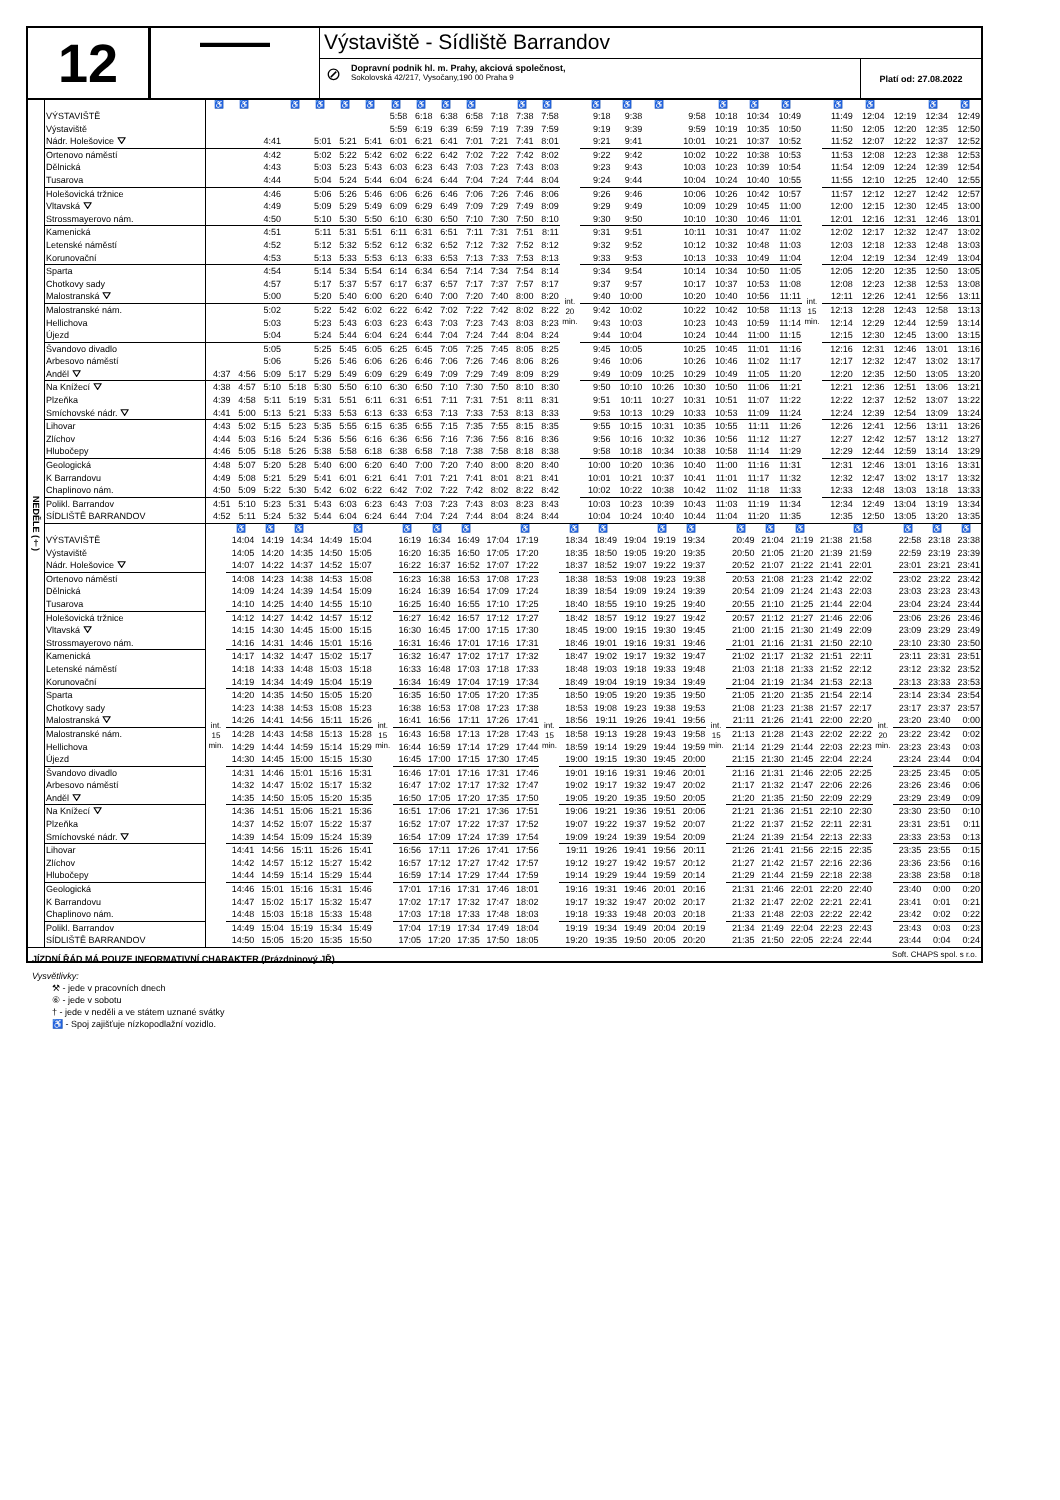12
▬▬▬▬▬
Výstaviště - Sídliště Barrandov
⊘
Dopravní podnik hl. m. Prahy, akciová společnost,
Sokolovská 42/217, Vysočany,190 00 Praha 9
Platí od: 27.08.2022
NEDĚLE (†)
| | ♿ | ♿ | | ♿ | ♿ | ♿ | ♿ | ♿ | ♿ | ♿ | ♿ | | ♿ | ♿ | int. 20 min. | ♿ | ♿ | ♿ | | ♿ | ♿ | ♿ | int. 15 min. | ♿ | ♿ | | ♿ | ♿ |
| VÝSTAVIŠTĚ | | | | | | | | 5:58 | 6:18 | 6:38 | 6:58 | 7:18 | 7:38 | 7:58 | | 9:18 | 9:38 | | 9:58 | 10:18 | 10:34 | 10:49 | | 11:49 | 12:04 | 12:19 | 12:34 | 12:49 |
| Výstaviště | | | | | | | | 5:59 | 6:19 | 6:39 | 6:59 | 7:19 | 7:39 | 7:59 | | 9:19 | 9:39 | | 9:59 | 10:19 | 10:35 | 10:50 | | 11:50 | 12:05 | 12:20 | 12:35 | 12:50 |
| Nádr. Holešovice ⛛ | | | 4:41 | | 5:01 | 5:21 | 5:41 | 6:01 | 6:21 | 6:41 | 7:01 | 7:21 | 7:41 | 8:01 | | 9:21 | 9:41 | | 10:01 | 10:21 | 10:37 | 10:52 | | 11:52 | 12:07 | 12:22 | 12:37 | 12:52 |
| Ortenovo náměstí | | | 4:42 | | 5:02 | 5:22 | 5:42 | 6:02 | 6:22 | 6:42 | 7:02 | 7:22 | 7:42 | 8:02 | | 9:22 | 9:42 | | 10:02 | 10:22 | 10:38 | 10:53 | | 11:53 | 12:08 | 12:23 | 12:38 | 12:53 |
| Dělnická | | | 4:43 | | 5:03 | 5:23 | 5:43 | 6:03 | 6:23 | 6:43 | 7:03 | 7:23 | 7:43 | 8:03 | | 9:23 | 9:43 | | 10:03 | 10:23 | 10:39 | 10:54 | | 11:54 | 12:09 | 12:24 | 12:39 | 12:54 |
| Tusarova | | | 4:44 | | 5:04 | 5:24 | 5:44 | 6:04 | 6:24 | 6:44 | 7:04 | 7:24 | 7:44 | 8:04 | | 9:24 | 9:44 | | 10:04 | 10:24 | 10:40 | 10:55 | | 11:55 | 12:10 | 12:25 | 12:40 | 12:55 |
| Holešovická tržnice | | | 4:46 | | 5:06 | 5:26 | 5:46 | 6:06 | 6:26 | 6:46 | 7:06 | 7:26 | 7:46 | 8:06 | | 9:26 | 9:46 | | 10:06 | 10:26 | 10:42 | 10:57 | | 11:57 | 12:12 | 12:27 | 12:42 | 12:57 |
| Vltavská ⛛ | | | 4:49 | | 5:09 | 5:29 | 5:49 | 6:09 | 6:29 | 6:49 | 7:09 | 7:29 | 7:49 | 8:09 | | 9:29 | 9:49 | | 10:09 | 10:29 | 10:45 | 11:00 | | 12:00 | 12:15 | 12:30 | 12:45 | 13:00 |
| Strossmayerovo nám. | | | 4:50 | | 5:10 | 5:30 | 5:50 | 6:10 | 6:30 | 6:50 | 7:10 | 7:30 | 7:50 | 8:10 | | 9:30 | 9:50 | | 10:10 | 10:30 | 10:46 | 11:01 | | 12:01 | 12:16 | 12:31 | 12:46 | 13:01 |
| Kamenická | | | 4:51 | | 5:11 | 5:31 | 5:51 | 6:11 | 6:31 | 6:51 | 7:11 | 7:31 | 7:51 | 8:11 | | 9:31 | 9:51 | | 10:11 | 10:31 | 10:47 | 11:02 | | 12:02 | 12:17 | 12:32 | 12:47 | 13:02 |
| Letenské náměstí | | | 4:52 | | 5:12 | 5:32 | 5:52 | 6:12 | 6:32 | 6:52 | 7:12 | 7:32 | 7:52 | 8:12 | | 9:32 | 9:52 | | 10:12 | 10:32 | 10:48 | 11:03 | | 12:03 | 12:18 | 12:33 | 12:48 | 13:03 |
| Korunovační | | | 4:53 | | 5:13 | 5:33 | 5:53 | 6:13 | 6:33 | 6:53 | 7:13 | 7:33 | 7:53 | 8:13 | | 9:33 | 9:53 | | 10:13 | 10:33 | 10:49 | 11:04 | | 12:04 | 12:19 | 12:34 | 12:49 | 13:04 |
| Sparta | | | 4:54 | | 5:14 | 5:34 | 5:54 | 6:14 | 6:34 | 6:54 | 7:14 | 7:34 | 7:54 | 8:14 | | 9:34 | 9:54 | | 10:14 | 10:34 | 10:50 | 11:05 | | 12:05 | 12:20 | 12:35 | 12:50 | 13:05 |
| Chotkovy sady | | | 4:57 | | 5:17 | 5:37 | 5:57 | 6:17 | 6:37 | 6:57 | 7:17 | 7:37 | 7:57 | 8:17 | | 9:37 | 9:57 | | 10:17 | 10:37 | 10:53 | 11:08 | | 12:08 | 12:23 | 12:38 | 12:53 | 13:08 |
| Malostranská ⛛ | | | 5:00 | | 5:20 | 5:40 | 6:00 | 6:20 | 6:40 | 7:00 | 7:20 | 7:40 | 8:00 | 8:20 | | 9:40 | 10:00 | | 10:20 | 10:40 | 10:56 | 11:11 | | 12:11 | 12:26 | 12:41 | 12:56 | 13:11 |
| Malostranské nám. | | | 5:02 | | 5:22 | 5:42 | 6:02 | 6:22 | 6:42 | 7:02 | 7:22 | 7:42 | 8:02 | 8:22 | | 9:42 | 10:02 | | 10:22 | 10:42 | 10:58 | 11:13 | | 12:13 | 12:28 | 12:43 | 12:58 | 13:13 |
| Hellichova | | | 5:03 | | 5:23 | 5:43 | 6:03 | 6:23 | 6:43 | 7:03 | 7:23 | 7:43 | 8:03 | 8:23 | | 9:43 | 10:03 | | 10:23 | 10:43 | 10:59 | 11:14 | | 12:14 | 12:29 | 12:44 | 12:59 | 13:14 |
| Újezd | | | 5:04 | | 5:24 | 5:44 | 6:04 | 6:24 | 6:44 | 7:04 | 7:24 | 7:44 | 8:04 | 8:24 | | 9:44 | 10:04 | | 10:24 | 10:44 | 11:00 | 11:15 | | 12:15 | 12:30 | 12:45 | 13:00 | 13:15 |
| Švandovo divadlo | | | 5:05 | | 5:25 | 5:45 | 6:05 | 6:25 | 6:45 | 7:05 | 7:25 | 7:45 | 8:05 | 8:25 | | 9:45 | 10:05 | | 10:25 | 10:45 | 11:01 | 11:16 | | 12:16 | 12:31 | 12:46 | 13:01 | 13:16 |
| Arbesovo náměstí | | | 5:06 | | 5:26 | 5:46 | 6:06 | 6:26 | 6:46 | 7:06 | 7:26 | 7:46 | 8:06 | 8:26 | | 9:46 | 10:06 | | 10:26 | 10:46 | 11:02 | 11:17 | | 12:17 | 12:32 | 12:47 | 13:02 | 13:17 |
| Anděl ⛛ | 4:37 | 4:56 | 5:09 | 5:17 | 5:29 | 5:49 | 6:09 | 6:29 | 6:49 | 7:09 | 7:29 | 7:49 | 8:09 | 8:29 | | 9:49 | 10:09 | 10:25 | 10:29 | 10:49 | 11:05 | 11:20 | | 12:20 | 12:35 | 12:50 | 13:05 | 13:20 |
| Na Knížecí ⛛ | 4:38 | 4:57 | 5:10 | 5:18 | 5:30 | 5:50 | 6:10 | 6:30 | 6:50 | 7:10 | 7:30 | 7:50 | 8:10 | 8:30 | | 9:50 | 10:10 | 10:26 | 10:30 | 10:50 | 11:06 | 11:21 | | 12:21 | 12:36 | 12:51 | 13:06 | 13:21 |
| Plzeňka | 4:39 | 4:58 | 5:11 | 5:19 | 5:31 | 5:51 | 6:11 | 6:31 | 6:51 | 7:11 | 7:31 | 7:51 | 8:11 | 8:31 | | 9:51 | 10:11 | 10:27 | 10:31 | 10:51 | 11:07 | 11:22 | | 12:22 | 12:37 | 12:52 | 13:07 | 13:22 |
| Smíchovské nádr. ⛛ | 4:41 | 5:00 | 5:13 | 5:21 | 5:33 | 5:53 | 6:13 | 6:33 | 6:53 | 7:13 | 7:33 | 7:53 | 8:13 | 8:33 | | 9:53 | 10:13 | 10:29 | 10:33 | 10:53 | 11:09 | 11:24 | | 12:24 | 12:39 | 12:54 | 13:09 | 13:24 |
| Lihovar | 4:43 | 5:02 | 5:15 | 5:23 | 5:35 | 5:55 | 6:15 | 6:35 | 6:55 | 7:15 | 7:35 | 7:55 | 8:15 | 8:35 | | 9:55 | 10:15 | 10:31 | 10:35 | 10:55 | 11:11 | 11:26 | | 12:26 | 12:41 | 12:56 | 13:11 | 13:26 |
| Zlíchov | 4:44 | 5:03 | 5:16 | 5:24 | 5:36 | 5:56 | 6:16 | 6:36 | 6:56 | 7:16 | 7:36 | 7:56 | 8:16 | 8:36 | | 9:56 | 10:16 | 10:32 | 10:36 | 10:56 | 11:12 | 11:27 | | 12:27 | 12:42 | 12:57 | 13:12 | 13:27 |
| Hlubočepy | 4:46 | 5:05 | 5:18 | 5:26 | 5:38 | 5:58 | 6:18 | 6:38 | 6:58 | 7:18 | 7:38 | 7:58 | 8:18 | 8:38 | | 9:58 | 10:18 | 10:34 | 10:38 | 10:58 | 11:14 | 11:29 | | 12:29 | 12:44 | 12:59 | 13:14 | 13:29 |
| Geologická | 4:48 | 5:07 | 5:20 | 5:28 | 5:40 | 6:00 | 6:20 | 6:40 | 7:00 | 7:20 | 7:40 | 8:00 | 8:20 | 8:40 | | 10:00 | 10:20 | 10:36 | 10:40 | 11:00 | 11:16 | 11:31 | | 12:31 | 12:46 | 13:01 | 13:16 | 13:31 |
| K Barrandovu | 4:49 | 5:08 | 5:21 | 5:29 | 5:41 | 6:01 | 6:21 | 6:41 | 7:01 | 7:21 | 7:41 | 8:01 | 8:21 | 8:41 | | 10:01 | 10:21 | 10:37 | 10:41 | 11:01 | 11:17 | 11:32 | | 12:32 | 12:47 | 13:02 | 13:17 | 13:32 |
| Chaplinovo nám. | 4:50 | 5:09 | 5:22 | 5:30 | 5:42 | 6:02 | 6:22 | 6:42 | 7:02 | 7:22 | 7:42 | 8:02 | 8:22 | 8:42 | | 10:02 | 10:22 | 10:38 | 10:42 | 11:02 | 11:18 | 11:33 | | 12:33 | 12:48 | 13:03 | 13:18 | 13:33 |
| Polikl. Barrandov | 4:51 | 5:10 | 5:23 | 5:31 | 5:43 | 6:03 | 6:23 | 6:43 | 7:03 | 7:23 | 7:43 | 8:03 | 8:23 | 8:43 | | 10:03 | 10:23 | 10:39 | 10:43 | 11:03 | 11:19 | 11:34 | | 12:34 | 12:49 | 13:04 | 13:19 | 13:34 |
| SÍDLIŠTĚ BARRANDOV | 4:52 | 5:11 | 5:24 | 5:32 | 5:44 | 6:04 | 6:24 | 6:44 | 7:04 | 7:24 | 7:44 | 8:04 | 8:24 | 8:44 | | 10:04 | 10:24 | 10:40 | 10:44 | 11:04 | 11:20 | 11:35 | | 12:35 | 12:50 | 13:05 | 13:20 | 13:35 |
| | int. 15 min. | ♿ | ♿ | ♿ | | ♿ | int. 15 min. | ♿ | ♿ | ♿ | | ♿ | int. 15 min. | ♿ | ♿ | | ♿ | ♿ | int. 15 min. | ♿ | ♿ | ♿ | | ♿ | int. 20 min. | ♿ | ♿ | ♿ |
| VÝSTAVIŠTĚ | | 14:04 | 14:19 | 14:34 | 14:49 | 15:04 | | 16:19 | 16:34 | 16:49 | 17:04 | 17:19 | | 18:34 | 18:49 | 19:04 | 19:19 | 19:34 | | 20:49 | 21:04 | 21:19 | 21:38 | 21:58 | | 22:58 | 23:18 | 23:38 |
| Výstaviště | | 14:05 | 14:20 | 14:35 | 14:50 | 15:05 | | 16:20 | 16:35 | 16:50 | 17:05 | 17:20 | | 18:35 | 18:50 | 19:05 | 19:20 | 19:35 | | 20:50 | 21:05 | 21:20 | 21:39 | 21:59 | | 22:59 | 23:19 | 23:39 |
| Nádr. Holešovice ⛛ | | 14:07 | 14:22 | 14:37 | 14:52 | 15:07 | | 16:22 | 16:37 | 16:52 | 17:07 | 17:22 | | 18:37 | 18:52 | 19:07 | 19:22 | 19:37 | | 20:52 | 21:07 | 21:22 | 21:41 | 22:01 | | 23:01 | 23:21 | 23:41 |
| Ortenovo náměstí | | 14:08 | 14:23 | 14:38 | 14:53 | 15:08 | | 16:23 | 16:38 | 16:53 | 17:08 | 17:23 | | 18:38 | 18:53 | 19:08 | 19:23 | 19:38 | | 20:53 | 21:08 | 21:23 | 21:42 | 22:02 | | 23:02 | 23:22 | 23:42 |
| Dělnická | | 14:09 | 14:24 | 14:39 | 14:54 | 15:09 | | 16:24 | 16:39 | 16:54 | 17:09 | 17:24 | | 18:39 | 18:54 | 19:09 | 19:24 | 19:39 | | 20:54 | 21:09 | 21:24 | 21:43 | 22:03 | | 23:03 | 23:23 | 23:43 |
| Tusarova | | 14:10 | 14:25 | 14:40 | 14:55 | 15:10 | | 16:25 | 16:40 | 16:55 | 17:10 | 17:25 | | 18:40 | 18:55 | 19:10 | 19:25 | 19:40 | | 20:55 | 21:10 | 21:25 | 21:44 | 22:04 | | 23:04 | 23:24 | 23:44 |
| Holešovická tržnice | | 14:12 | 14:27 | 14:42 | 14:57 | 15:12 | | 16:27 | 16:42 | 16:57 | 17:12 | 17:27 | | 18:42 | 18:57 | 19:12 | 19:27 | 19:42 | | 20:57 | 21:12 | 21:27 | 21:46 | 22:06 | | 23:06 | 23:26 | 23:46 |
| Vltavská ⛛ | | 14:15 | 14:30 | 14:45 | 15:00 | 15:15 | | 16:30 | 16:45 | 17:00 | 17:15 | 17:30 | | 18:45 | 19:00 | 19:15 | 19:30 | 19:45 | | 21:00 | 21:15 | 21:30 | 21:49 | 22:09 | | 23:09 | 23:29 | 23:49 |
| Strossmayerovo nám. | | 14:16 | 14:31 | 14:46 | 15:01 | 15:16 | | 16:31 | 16:46 | 17:01 | 17:16 | 17:31 | | 18:46 | 19:01 | 19:16 | 19:31 | 19:46 | | 21:01 | 21:16 | 21:31 | 21:50 | 22:10 | | 23:10 | 23:30 | 23:50 |
| Kamenická | | 14:17 | 14:32 | 14:47 | 15:02 | 15:17 | | 16:32 | 16:47 | 17:02 | 17:17 | 17:32 | | 18:47 | 19:02 | 19:17 | 19:32 | 19:47 | | 21:02 | 21:17 | 21:32 | 21:51 | 22:11 | | 23:11 | 23:31 | 23:51 |
| Letenské náměstí | | 14:18 | 14:33 | 14:48 | 15:03 | 15:18 | | 16:33 | 16:48 | 17:03 | 17:18 | 17:33 | | 18:48 | 19:03 | 19:18 | 19:33 | 19:48 | | 21:03 | 21:18 | 21:33 | 21:52 | 22:12 | | 23:12 | 23:32 | 23:52 |
| Korunovační | | 14:19 | 14:34 | 14:49 | 15:04 | 15:19 | | 16:34 | 16:49 | 17:04 | 17:19 | 17:34 | | 18:49 | 19:04 | 19:19 | 19:34 | 19:49 | | 21:04 | 21:19 | 21:34 | 21:53 | 22:13 | | 23:13 | 23:33 | 23:53 |
| Sparta | | 14:20 | 14:35 | 14:50 | 15:05 | 15:20 | | 16:35 | 16:50 | 17:05 | 17:20 | 17:35 | | 18:50 | 19:05 | 19:20 | 19:35 | 19:50 | | 21:05 | 21:20 | 21:35 | 21:54 | 22:14 | | 23:14 | 23:34 | 23:54 |
| Chotkovy sady | | 14:23 | 14:38 | 14:53 | 15:08 | 15:23 | | 16:38 | 16:53 | 17:08 | 17:23 | 17:38 | | 18:53 | 19:08 | 19:23 | 19:38 | 19:53 | | 21:08 | 21:23 | 21:38 | 21:57 | 22:17 | | 23:17 | 23:37 | 23:57 |
| Malostranská ⛛ | | 14:26 | 14:41 | 14:56 | 15:11 | 15:26 | | 16:41 | 16:56 | 17:11 | 17:26 | 17:41 | | 18:56 | 19:11 | 19:26 | 19:41 | 19:56 | | 21:11 | 21:26 | 21:41 | 22:00 | 22:20 | | 23:20 | 23:40 | 0:00 |
| Malostranské nám. | | 14:28 | 14:43 | 14:58 | 15:13 | 15:28 | | 16:43 | 16:58 | 17:13 | 17:28 | 17:43 | | 18:58 | 19:13 | 19:28 | 19:43 | 19:58 | | 21:13 | 21:28 | 21:43 | 22:02 | 22:22 | | 23:22 | 23:42 | 0:02 |
| Hellichova | | 14:29 | 14:44 | 14:59 | 15:14 | 15:29 | | 16:44 | 16:59 | 17:14 | 17:29 | 17:44 | | 18:59 | 19:14 | 19:29 | 19:44 | 19:59 | | 21:14 | 21:29 | 21:44 | 22:03 | 22:23 | | 23:23 | 23:43 | 0:03 |
| Újezd | | 14:30 | 14:45 | 15:00 | 15:15 | 15:30 | | 16:45 | 17:00 | 17:15 | 17:30 | 17:45 | | 19:00 | 19:15 | 19:30 | 19:45 | 20:00 | | 21:15 | 21:30 | 21:45 | 22:04 | 22:24 | | 23:24 | 23:44 | 0:04 |
| Švandovo divadlo | | 14:31 | 14:46 | 15:01 | 15:16 | 15:31 | | 16:46 | 17:01 | 17:16 | 17:31 | 17:46 | | 19:01 | 19:16 | 19:31 | 19:46 | 20:01 | | 21:16 | 21:31 | 21:46 | 22:05 | 22:25 | | 23:25 | 23:45 | 0:05 |
| Arbesovo náměstí | | 14:32 | 14:47 | 15:02 | 15:17 | 15:32 | | 16:47 | 17:02 | 17:17 | 17:32 | 17:47 | | 19:02 | 19:17 | 19:32 | 19:47 | 20:02 | | 21:17 | 21:32 | 21:47 | 22:06 | 22:26 | | 23:26 | 23:46 | 0:06 |
| Anděl ⛛ | | 14:35 | 14:50 | 15:05 | 15:20 | 15:35 | | 16:50 | 17:05 | 17:20 | 17:35 | 17:50 | | 19:05 | 19:20 | 19:35 | 19:50 | 20:05 | | 21:20 | 21:35 | 21:50 | 22:09 | 22:29 | | 23:29 | 23:49 | 0:09 |
| Na Knížecí ⛛ | | 14:36 | 14:51 | 15:06 | 15:21 | 15:36 | | 16:51 | 17:06 | 17:21 | 17:36 | 17:51 | | 19:06 | 19:21 | 19:36 | 19:51 | 20:06 | | 21:21 | 21:36 | 21:51 | 22:10 | 22:30 | | 23:30 | 23:50 | 0:10 |
| Plzeňka | | 14:37 | 14:52 | 15:07 | 15:22 | 15:37 | | 16:52 | 17:07 | 17:22 | 17:37 | 17:52 | | 19:07 | 19:22 | 19:37 | 19:52 | 20:07 | | 21:22 | 21:37 | 21:52 | 22:11 | 22:31 | | 23:31 | 23:51 | 0:11 |
| Smíchovské nádr. ⛛ | | 14:39 | 14:54 | 15:09 | 15:24 | 15:39 | | 16:54 | 17:09 | 17:24 | 17:39 | 17:54 | | 19:09 | 19:24 | 19:39 | 19:54 | 20:09 | | 21:24 | 21:39 | 21:54 | 22:13 | 22:33 | | 23:33 | 23:53 | 0:13 |
| Lihovar | | 14:41 | 14:56 | 15:11 | 15:26 | 15:41 | | 16:56 | 17:11 | 17:26 | 17:41 | 17:56 | | 19:11 | 19:26 | 19:41 | 19:56 | 20:11 | | 21:26 | 21:41 | 21:56 | 22:15 | 22:35 | | 23:35 | 23:55 | 0:15 |
| Zlíchov | | 14:42 | 14:57 | 15:12 | 15:27 | 15:42 | | 16:57 | 17:12 | 17:27 | 17:42 | 17:57 | | 19:12 | 19:27 | 19:42 | 19:57 | 20:12 | | 21:27 | 21:42 | 21:57 | 22:16 | 22:36 | | 23:36 | 23:56 | 0:16 |
| Hlubočepy | | 14:44 | 14:59 | 15:14 | 15:29 | 15:44 | | 16:59 | 17:14 | 17:29 | 17:44 | 17:59 | | 19:14 | 19:29 | 19:44 | 19:59 | 20:14 | | 21:29 | 21:44 | 21:59 | 22:18 | 22:38 | | 23:38 | 23:58 | 0:18 |
| Geologická | | 14:46 | 15:01 | 15:16 | 15:31 | 15:46 | | 17:01 | 17:16 | 17:31 | 17:46 | 18:01 | | 19:16 | 19:31 | 19:46 | 20:01 | 20:16 | | 21:31 | 21:46 | 22:01 | 22:20 | 22:40 | | 23:40 | 0:00 | 0:20 |
| K Barrandovu | | 14:47 | 15:02 | 15:17 | 15:32 | 15:47 | | 17:02 | 17:17 | 17:32 | 17:47 | 18:02 | | 19:17 | 19:32 | 19:47 | 20:02 | 20:17 | | 21:32 | 21:47 | 22:02 | 22:21 | 22:41 | | 23:41 | 0:01 | 0:21 |
| Chaplinovo nám. | | 14:48 | 15:03 | 15:18 | 15:33 | 15:48 | | 17:03 | 17:18 | 17:33 | 17:48 | 18:03 | | 19:18 | 19:33 | 19:48 | 20:03 | 20:18 | | 21:33 | 21:48 | 22:03 | 22:22 | 22:42 | | 23:42 | 0:02 | 0:22 |
| Polikl. Barrandov | | 14:49 | 15:04 | 15:19 | 15:34 | 15:49 | | 17:04 | 17:19 | 17:34 | 17:49 | 18:04 | | 19:19 | 19:34 | 19:49 | 20:04 | 20:19 | | 21:34 | 21:49 | 22:04 | 22:23 | 22:43 | | 23:43 | 0:03 | 0:23 |
| SÍDLIŠTĚ BARRANDOV | | 14:50 | 15:05 | 15:20 | 15:35 | 15:50 | | 17:05 | 17:20 | 17:35 | 17:50 | 18:05 | | 19:20 | 19:35 | 19:50 | 20:05 | 20:20 | | 21:35 | 21:50 | 22:05 | 22:24 | 22:44 | | 23:44 | 0:04 | 0:24 |
JÍZDNÍ ŘÁD MÁ POUZE INFORMATIVNÍ CHARAKTER (Prázdninový JŘ)
Vysvětlivky:
⚒ - jede v pracovních dnech
⑥ - jede v sobotu
† - jede v neděli a ve státem uznané svátky
♿ - Spoj zajišťuje nízkopodlažní vozidlo.
Soft. CHAPS spol. s r.o.